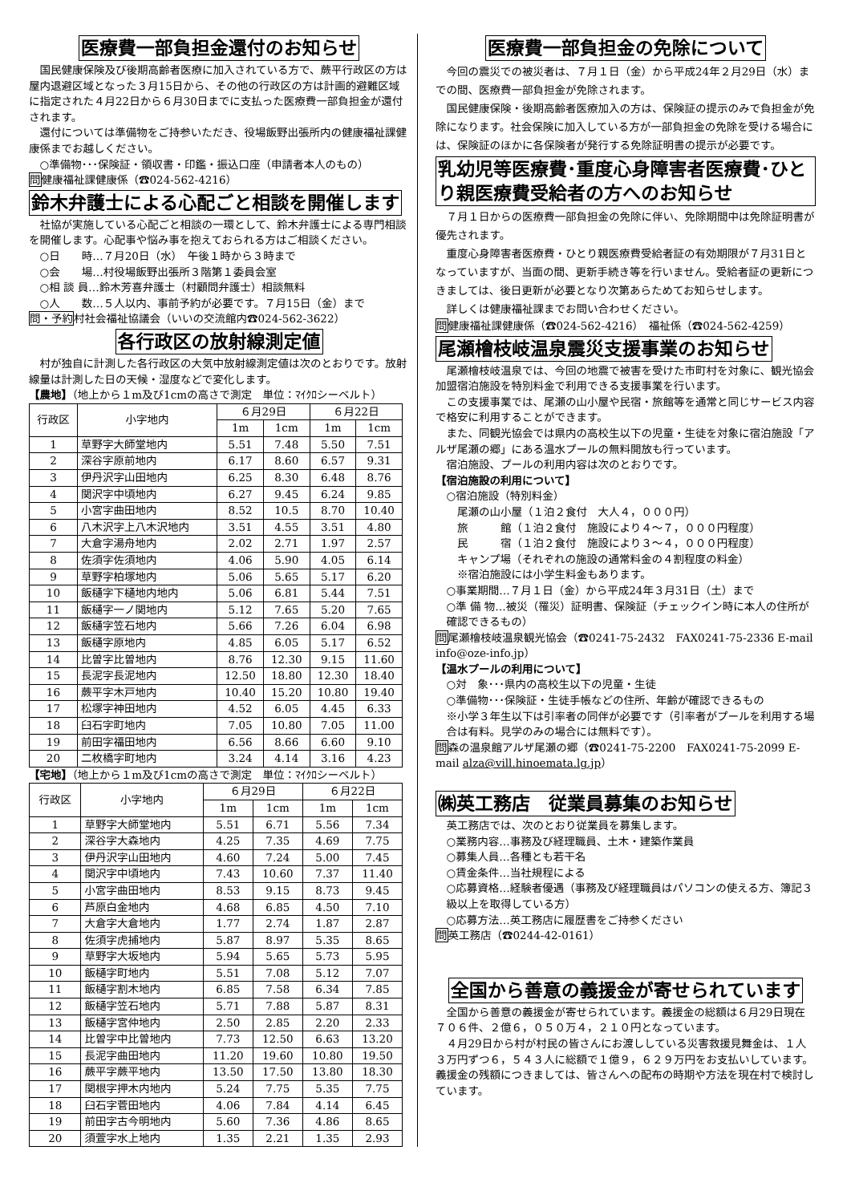医療費一部負担金還付のお知らせ
国民健康保険及び後期高齢者医療に加入されている方で、蕨平行政区の方は屋内退避区域となった３月15日から、その他の行政区の方は計画的避難区域に指定された４月22日から６月30日までに支払った医療費一部負担金が還付されます。
還付については準備物をご持参いただき、役場飯野出張所内の健康福祉課健康係までお越しください。
○準備物･･･保険証・領収書・印鑑・振込口座（申請者本人のもの）
問健康福祉課健康係（☎024-562-4216）
鈴木弁護士による心配ごと相談を開催します
社協が実施している心配ごと相談の一環として、鈴木弁護士による専門相談を開催します。心配事や悩み事を抱えておられる方はご相談ください。
○日　　時…７月20日（水）　午後１時から３時まで
○会　　場…村役場飯野出張所３階第１委員会室
○相 談 員…鈴木芳喜弁護士（村顧問弁護士）相談無料
○人　　数…５人以内、事前予約が必要です。７月15日（金）まで
問・予約村社会福祉協議会（いいの交流館内☎024-562-3622）
各行政区の放射線測定値
村が独自に計測した各行政区の大気中放射線測定値は次のとおりです。放射線量は計測した日の天候・湿度などで変化します。
【農地】（地上から１m及び1cmの高さで測定　単位：ﾏｲｸﾛシーベルト）
| 行政区 | 小字地内 | ６月29日 | | ６月22日 | |
| --- | --- | --- | --- | --- | --- |
| | | 1m | 1cm | 1m | 1cm |
| 1 | 草野字大師堂地内 | 5.51 | 7.48 | 5.50 | 7.51 |
| 2 | 深谷字原前地内 | 6.17 | 8.60 | 6.57 | 9.31 |
| 3 | 伊丹沢字山田地内 | 6.25 | 8.30 | 6.48 | 8.76 |
| 4 | 関沢字中頃地内 | 6.27 | 9.45 | 6.24 | 9.85 |
| 5 | 小宮字曲田地内 | 8.52 | 10.5 | 8.70 | 10.40 |
| 6 | 八木沢字上八木沢地内 | 3.51 | 4.55 | 3.51 | 4.80 |
| 7 | 大倉字湯舟地内 | 2.02 | 2.71 | 1.97 | 2.57 |
| 8 | 佐須字佐須地内 | 4.06 | 5.90 | 4.05 | 6.14 |
| 9 | 草野字柏塚地内 | 5.06 | 5.65 | 5.17 | 6.20 |
| 10 | 飯樋字下樋地内地内 | 5.06 | 6.81 | 5.44 | 7.51 |
| 11 | 飯樋字一ノ関地内 | 5.12 | 7.65 | 5.20 | 7.65 |
| 12 | 飯樋字笠石地内 | 5.66 | 7.26 | 6.04 | 6.98 |
| 13 | 飯樋字原地内 | 4.85 | 6.05 | 5.17 | 6.52 |
| 14 | 比曽字比曽地内 | 8.76 | 12.30 | 9.15 | 11.60 |
| 15 | 長泥字長泥地内 | 12.50 | 18.80 | 12.30 | 18.40 |
| 16 | 蕨平字木戸地内 | 10.40 | 15.20 | 10.80 | 19.40 |
| 17 | 松塚字神田地内 | 4.52 | 6.05 | 4.45 | 6.33 |
| 18 | 臼石字町地内 | 7.05 | 10.80 | 7.05 | 11.00 |
| 19 | 前田字福田地内 | 6.56 | 8.66 | 6.60 | 9.10 |
| 20 | 二枚橋字町地内 | 3.24 | 4.14 | 3.16 | 4.23 |
【宅地】（地上から１m及び1cmの高さで測定　単位：ﾏｲｸﾛシーベルト）
| 行政区 | 小字地内 | ６月29日 | | ６月22日 | |
| --- | --- | --- | --- | --- | --- |
| | | 1m | 1cm | 1m | 1cm |
| 1 | 草野字大師堂地内 | 5.51 | 6.71 | 5.56 | 7.34 |
| 2 | 深谷字大森地内 | 4.25 | 7.35 | 4.69 | 7.75 |
| 3 | 伊丹沢字山田地内 | 4.60 | 7.24 | 5.00 | 7.45 |
| 4 | 関沢字中頃地内 | 7.43 | 10.60 | 7.37 | 11.40 |
| 5 | 小宮字曲田地内 | 8.53 | 9.15 | 8.73 | 9.45 |
| 6 | 芦原白金地内 | 4.68 | 6.85 | 4.50 | 7.10 |
| 7 | 大倉字大倉地内 | 1.77 | 2.74 | 1.87 | 2.87 |
| 8 | 佐須字虎捕地内 | 5.87 | 8.97 | 5.35 | 8.65 |
| 9 | 草野字大坂地内 | 5.94 | 5.65 | 5.73 | 5.95 |
| 10 | 飯樋字町地内 | 5.51 | 7.08 | 5.12 | 7.07 |
| 11 | 飯樋字割木地内 | 6.85 | 7.58 | 6.34 | 7.85 |
| 12 | 飯樋字笠石地内 | 5.71 | 7.88 | 5.87 | 8.31 |
| 13 | 飯樋字宮仲地内 | 2.50 | 2.85 | 2.20 | 2.33 |
| 14 | 比曽字中比曽地内 | 7.73 | 12.50 | 6.63 | 13.20 |
| 15 | 長泥字曲田地内 | 11.20 | 19.60 | 10.80 | 19.50 |
| 16 | 蕨平字蕨平地内 | 13.50 | 17.50 | 13.80 | 18.30 |
| 17 | 関根字押木内地内 | 5.24 | 7.75 | 5.35 | 7.75 |
| 18 | 臼石字菅田地内 | 4.06 | 7.84 | 4.14 | 6.45 |
| 19 | 前田字古今明地内 | 5.60 | 7.36 | 4.86 | 8.65 |
| 20 | 須萱字水上地内 | 1.35 | 2.21 | 1.35 | 2.93 |
医療費一部負担金の免除について
今回の震災での被災者は、７月１日（金）から平成24年２月29日（水）までの間、医療費一部負担金が免除されます。
国民健康保険・後期高齢者医療加入の方は、保険証の提示のみで負担金が免除になります。社会保険に加入している方が一部負担金の免除を受ける場合には、保険証のほかに各保険者が発行する免除証明書の提示が必要です。
乳幼児等医療費･重度心身障害者医療費･ひとり親医療費受給者の方へのお知らせ
７月１日からの医療費一部負担金の免除に伴い、免除期間中は免除証明書が優先されます。
重度心身障害者医療費・ひとり親医療費受給者証の有効期限が７月31日となっていますが、当面の間、更新手続き等を行いません。受給者証の更新につきましては、後日更新が必要となり次第あらためてお知らせします。
詳しくは健康福祉課までお問い合わせください。
問健康福祉課健康係（☎024-562-4216）　福祉係（☎024-562-4259）
尾瀬檜枝岐温泉震災支援事業のお知らせ
尾瀬檜枝岐温泉では、今回の地震で被害を受けた市町村を対象に、観光協会加盟宿泊施設を特別料金で利用できる支援事業を行います。
この支援事業では、尾瀬の山小屋や民宿・旅館等を通常と同じサービス内容で格安に利用することができます。
また、同観光協会では県内の高校生以下の児童・生徒を対象に宿泊施設「アルザ尾瀬の郷」にある温水プールの無料開放も行っています。
宿泊施設、プールの利用内容は次のとおりです。
【宿泊施設の利用について】
○宿泊施設（特別料金）
尾瀬の山小屋（１泊２食付　大人４，０００円）
旅　　　館（１泊２食付　施設により４～７，０００円程度）
民　　　宿（１泊２食付　施設により３～４，０００円程度）
キャンプ場（それぞれの施設の通常料金の４割程度の料金）
※宿泊施設には小学生料金もあります。
○事業期間…７月１日（金）から平成24年３月31日（土）まで
○準 備 物…被災（罹災）証明書、保険証（チェックイン時に本人の住所が確認できるもの）
問尾瀬檜枝岐温泉観光協会（☎0241-75-2432　FAX0241-75-2336 E-mail info@oze-info.jp）
【温水プールの利用について】
○対　象･･･県内の高校生以下の児童・生徒
○準備物･･･保険証・生徒手帳などの住所、年齢が確認できるもの
※小学３年生以下は引率者の同伴が必要です（引率者がプールを利用する場合は有料。見学のみの場合には無料です）。
問森の温泉館アルザ尾瀬の郷（☎0241-75-2200　FAX0241-75-2099 E-mail alza@vill.hinoemata.lg.jp）
㈱英工務店　従業員募集のお知らせ
英工務店では、次のとおり従業員を募集します。
○業務内容…事務及び経理職員、土木・建築作業員
○募集人員…各種とも若干名
○賃金条件…当社規程による
○応募資格…経験者優遇（事務及び経理職員はパソコンの使える方、簿記３級以上を取得している方）
○応募方法…英工務店に履歴書をご持参ください
問英工務店（☎0244-42-0161）
全国から善意の義援金が寄せられています
全国から善意の義援金が寄せられています。義援金の総額は６月29日現在７０６件、２億６，０５０万４，２１０円となっています。
４月29日から村が村民の皆さんにお渡ししている災害救援見舞金は、１人３万円ずつ６，５４３人に総額で１億９，６２９万円をお支払いしています。義援金の残額につきましては、皆さんへの配布の時期や方法を現在村で検討しています。